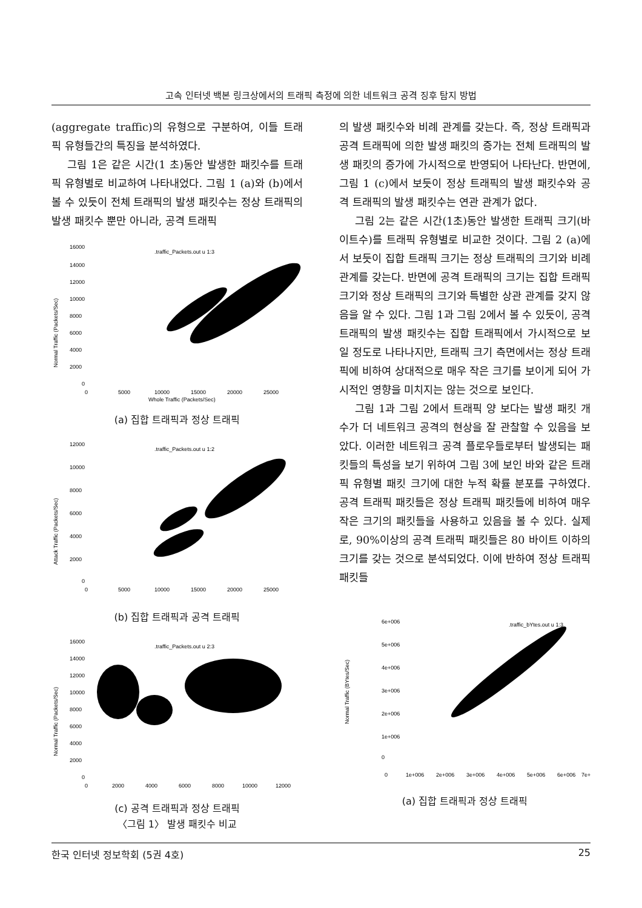고속 인터넷 백본 링크상에서의 트래픽 측정에 의한 네트워크 공격 징후 탐지 방법
(aggregate traffic)의 유형으로 구분하여, 이들 트래픽 유형들간의 특징을 분석하였다.
그림 1은 같은 시간(1 초)동안 발생한 패킷수를 트래픽 유형별로 비교하여 나타내었다. 그림 1 (a)와 (b)에서 볼 수 있듯이 전체 트래픽의 발생 패킷수는 정상 트래픽의 발생 패킷수 뿐만 아니라, 공격 트래픽
16000
14000
12000
10000
8000
6000
4000
2000
0
.traffic_Packets.out u 1:3
Normal Traffic (Packets/Sec)
0
5000
10000
15000
20000
25000
Whole Traffic (Packets/Sec)
(a) 집합 트래픽과 정상 트래픽
12000
10000
8000
6000
4000
2000
0
.traffic_Packets.out u 1:2
Attack Traffic (Packets/Sec)
0
5000
10000
15000
20000
25000
(b) 집합 트래픽과 공격 트래픽
16000
14000
12000
10000
8000
6000
4000
2000
0
.traffic_Packets.out u 2:3
Normal Traffic (Packets/Sec)
0
2000
4000
6000
8000
10000
12000
(c) 공격 트래픽과 정상 트래픽
〈그림 1〉 발생 패킷수 비교
의 발생 패킷수와 비례 관계를 갖는다. 즉, 정상 트래픽과 공격 트래픽에 의한 발생 패킷의 증가는 전체 트래픽의 발생 패킷의 증가에 가시적으로 반영되어 나타난다. 반면에, 그림 1 (c)에서 보듯이 정상 트래픽의 발생 패킷수와 공격 트래픽의 발생 패킷수는 연관 관계가 없다.
그림 2는 같은 시간(1초)동안 발생한 트래픽 크기(바이트수)를 트래픽 유형별로 비교한 것이다. 그림 2 (a)에서 보듯이 집합 트래픽 크기는 정상 트래픽의 크기와 비례 관계를 갖는다. 반면에 공격 트래픽의 크기는 집합 트래픽 크기와 정상 트래픽의 크기와 특별한 상관 관계를 갖지 않음을 알 수 있다. 그림 1과 그림 2에서 볼 수 있듯이, 공격 트래픽의 발생 패킷수는 집합 트래픽에서 가시적으로 보일 정도로 나타나지만, 트래픽 크기 측면에서는 정상 트래픽에 비하여 상대적으로 매우 작은 크기를 보이게 되어 가시적인 영향을 미치지는 않는 것으로 보인다.
그림 1과 그림 2에서 트래픽 양 보다는 발생 패킷 개수가 더 네트워크 공격의 현상을 잘 관찰할 수 있음을 보았다. 이러한 네트워크 공격 플로우들로부터 발생되는 패킷들의 특성을 보기 위하여 그림 3에 보인 바와 같은 트래픽 유형별 패킷 크기에 대한 누적 확률 분포를 구하였다. 공격 트래픽 패킷들은 정상 트래픽 패킷들에 비하여 매우 작은 크기의 패킷들을 사용하고 있음을 볼 수 있다. 실제로, 90%이상의 공격 트래픽 패킷들은 80 바이트 이하의 크기를 갖는 것으로 분석되었다. 이에 반하여 정상 트래픽 패킷들
6e+006
5e+006
4e+006
3e+006
2e+006
1e+006
0
.traffic_bYtes.out u 1:3
Normal Traffic (BYtes/Sec)
0
1e+006
2e+006
3e+006
4e+006
5e+006
6e+006
7e+
(a) 집합 트래픽과 정상 트래픽
한국 인터넷 정보학회 (5권 4호) 25